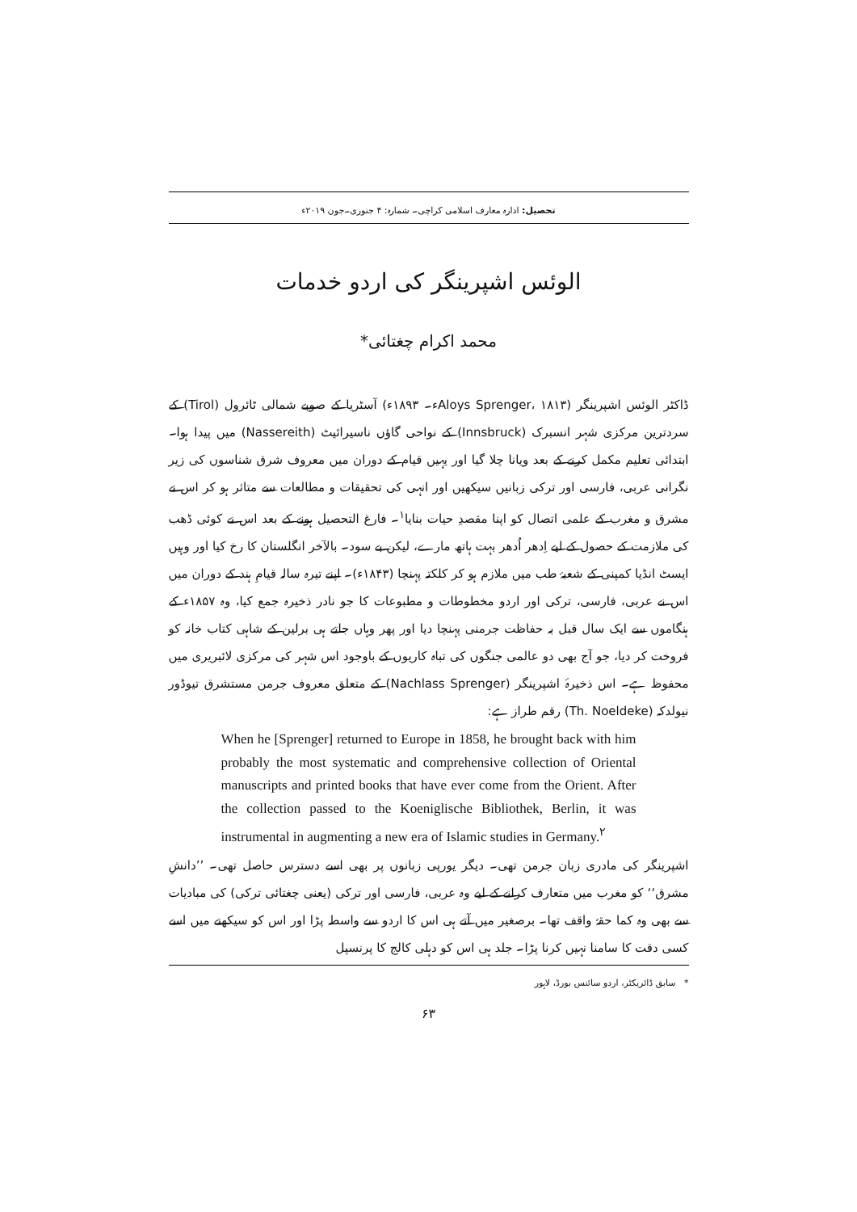تحصیل: ادارہ معارف اسلامی کراچی۔ شمارہ: ۴ جنوری۔جون ۲۰۱۹ء
الوئس اشپرینگر کی اردو خدمات
محمد اکرام چغتائی*
ڈاکٹر الوئس اشپرینگر (Aloys Sprenger، ۱۸۱۳ء۔ ۱۸۹۳ء) آسٹریا کے صوبے شمالی ٹائرول (Tirol) کے سردترین مرکزی شہر انسبرک (Innsbruck) کے نواحی گاؤں ناسیرائیٹ (Nassereith) میں پیدا ہوا۔ ابتدائی تعلیم مکمل کرنے کے بعد ویانا چلا گیا اور یہیں قیام کے دوران میں معروف شرق شناسوں کی زیر نگرانی عربی، فارسی اور ترکی زبانیں سیکھیں اور انہی کی تحقیقات و مطالعات سے متاثر ہو کر اس نے مشرق و مغرب کے علمی اتصال کو اپنا مقصدِ حیات بنایا<sup>۱</sup>۔ فارغ التحصیل ہونے کے بعد اس نے کوئی ڈھب کی ملازمت کے حصول کے لیے اِدھر اُدھر بہت ہاتھ مارے، لیکن بے سود۔ بالآخر انگلستان کا رخ کیا اور وہیں ایسٹ انڈیا کمپنی کے شعبۂ طب میں ملازم ہو کر کلکتہ پہنچا (۱۸۴۳ء)۔ اپنے تیرہ سالہ قیامِ ہند کے دوران میں اس نے عربی، فارسی، ترکی اور اردو مخطوطات و مطبوعات کا جو نادر ذخیرہ جمع کیا، وہ ۱۸۵۷ء کے ہنگاموں سے ایک سال قبل بہ حفاظت جرمنی پہنچا دیا اور پھر وہاں جاتے ہی برلین کے شاہی کتاب خانہ کو فروخت کر دیا، جو آج بھی دو عالمی جنگوں کی تباہ کاریوں کے باوجود اس شہر کی مرکزی لائبریری میں محفوظ ہے۔ اس ذخیرۂ اشپرینگر (Nachlass Sprenger) کے متعلق معروف جرمن مستشرق تیوڈور نیولدکہ (Th. Noeldeke) رقم طراز ہے:
When he [Sprenger] returned to Europe in 1858, he brought back with him probably the most systematic and comprehensive collection of Oriental manuscripts and printed books that have ever come from the Orient. After the collection passed to the Koeniglische Bibliothek, Berlin, it was instrumental in augmenting a new era of Islamic studies in Germany.<sup>۲</sup>
اشپرینگر کی مادری زبان جرمن تھی۔ دیگر یورپی زبانوں پر بھی اسے دسترس حاصل تھی۔ ’’دانشِ مشرق‘‘ کو مغرب میں متعارف کرانے کے لیے وہ عربی، فارسی اور ترکی (یعنی چغتائی ترکی) کی مبادیات سے بھی وہ کما حقہٗ واقف تھا۔ برصغیر میں آتے ہی اس کا اردو سے واسطہ پڑا اور اس کو سیکھنے میں اسے کسی دقت کا سامنا نہیں کرنا پڑا۔ جلد ہی اس کو دہلی کالج کا پرنسپل
* سابق ڈائریکٹر، اردو سائنس بورڈ، لاہور
۶۳